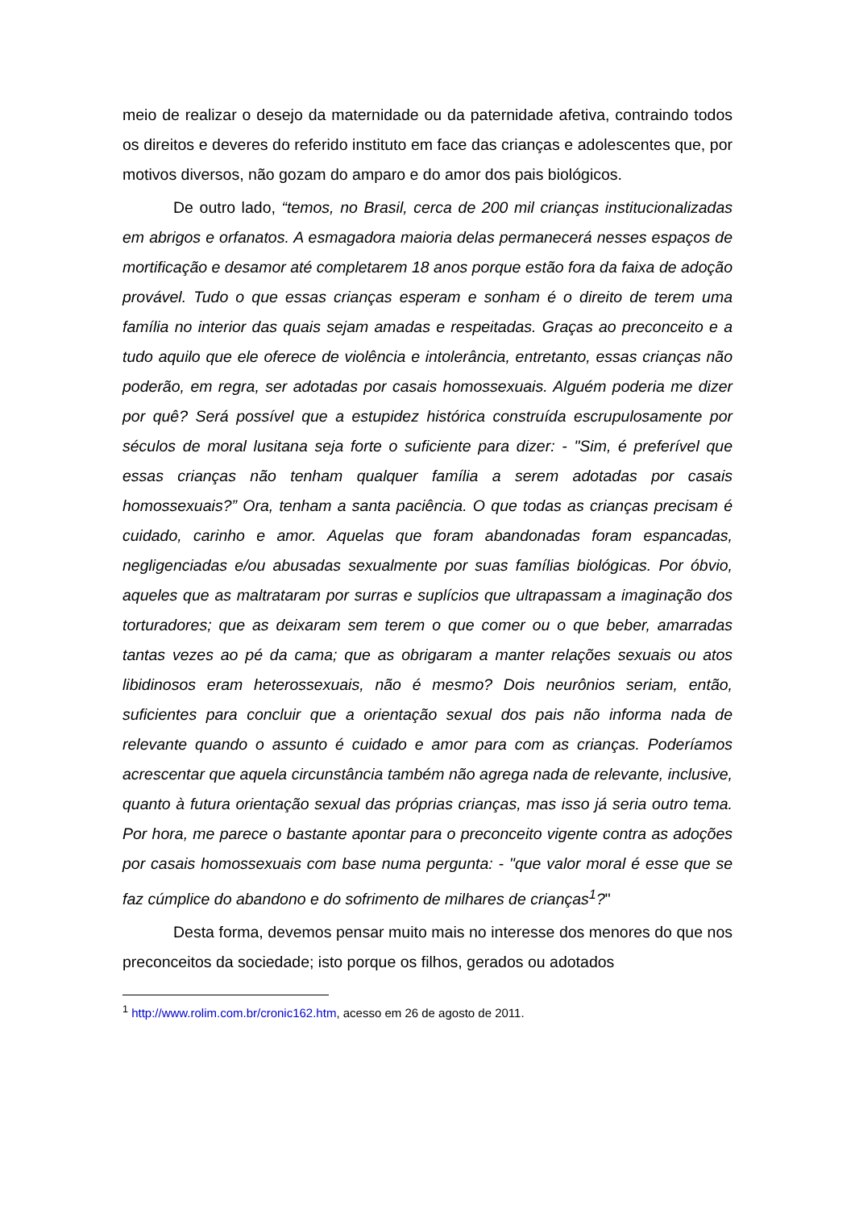meio de realizar o desejo da maternidade ou da paternidade afetiva, contraindo todos os direitos e deveres do referido instituto em face das crianças e adolescentes que, por motivos diversos, não gozam do amparo e do amor dos pais biológicos.
De outro lado, “temos, no Brasil, cerca de 200 mil crianças institucionalizadas em abrigos e orfanatos. A esmagadora maioria delas permanecerá nesses espaços de mortificação e desamor até completarem 18 anos porque estão fora da faixa de adoção provável. Tudo o que essas crianças esperam e sonham é o direito de terem uma família no interior das quais sejam amadas e respeitadas. Graças ao preconceito e a tudo aquilo que ele oferece de violência e intolerância, entretanto, essas crianças não poderão, em regra, ser adotadas por casais homossexuais. Alguém poderia me dizer por quê? Será possível que a estupidez histórica construída escrupulosamente por séculos de moral lusitana seja forte o suficiente para dizer: - "Sim, é preferível que essas crianças não tenham qualquer família a serem adotadas por casais homossexuais?” Ora, tenham a santa paciência. O que todas as crianças precisam é cuidado, carinho e amor. Aquelas que foram abandonadas foram espancadas, negligenciadas e/ou abusadas sexualmente por suas famílias biológicas. Por óbvio, aqueles que as maltrataram por surras e suplícios que ultrapassam a imaginação dos torturadores; que as deixaram sem terem o que comer ou o que beber, amarradas tantas vezes ao pé da cama; que as obrigaram a manter relações sexuais ou atos libidinosos eram heterossexuais, não é mesmo? Dois neurônios seriam, então, suficientes para concluir que a orientação sexual dos pais não informa nada de relevante quando o assunto é cuidado e amor para com as crianças. Poderíamos acrescentar que aquela circunstância também não agrega nada de relevante, inclusive, quanto à futura orientação sexual das próprias crianças, mas isso já seria outro tema. Por hora, me parece o bastante apontar para o preconceito vigente contra as adoções por casais homossexuais com base numa pergunta: - "que valor moral é esse que se faz cúmplice do abandono e do sofrimento de milhares de crianças<sup>1</sup>?"
Desta forma, devemos pensar muito mais no interesse dos menores do que nos preconceitos da sociedade; isto porque os filhos, gerados ou adotados
<sup>1</sup> http://www.rolim.com.br/cronic162.htm, acesso em 26 de agosto de 2011.